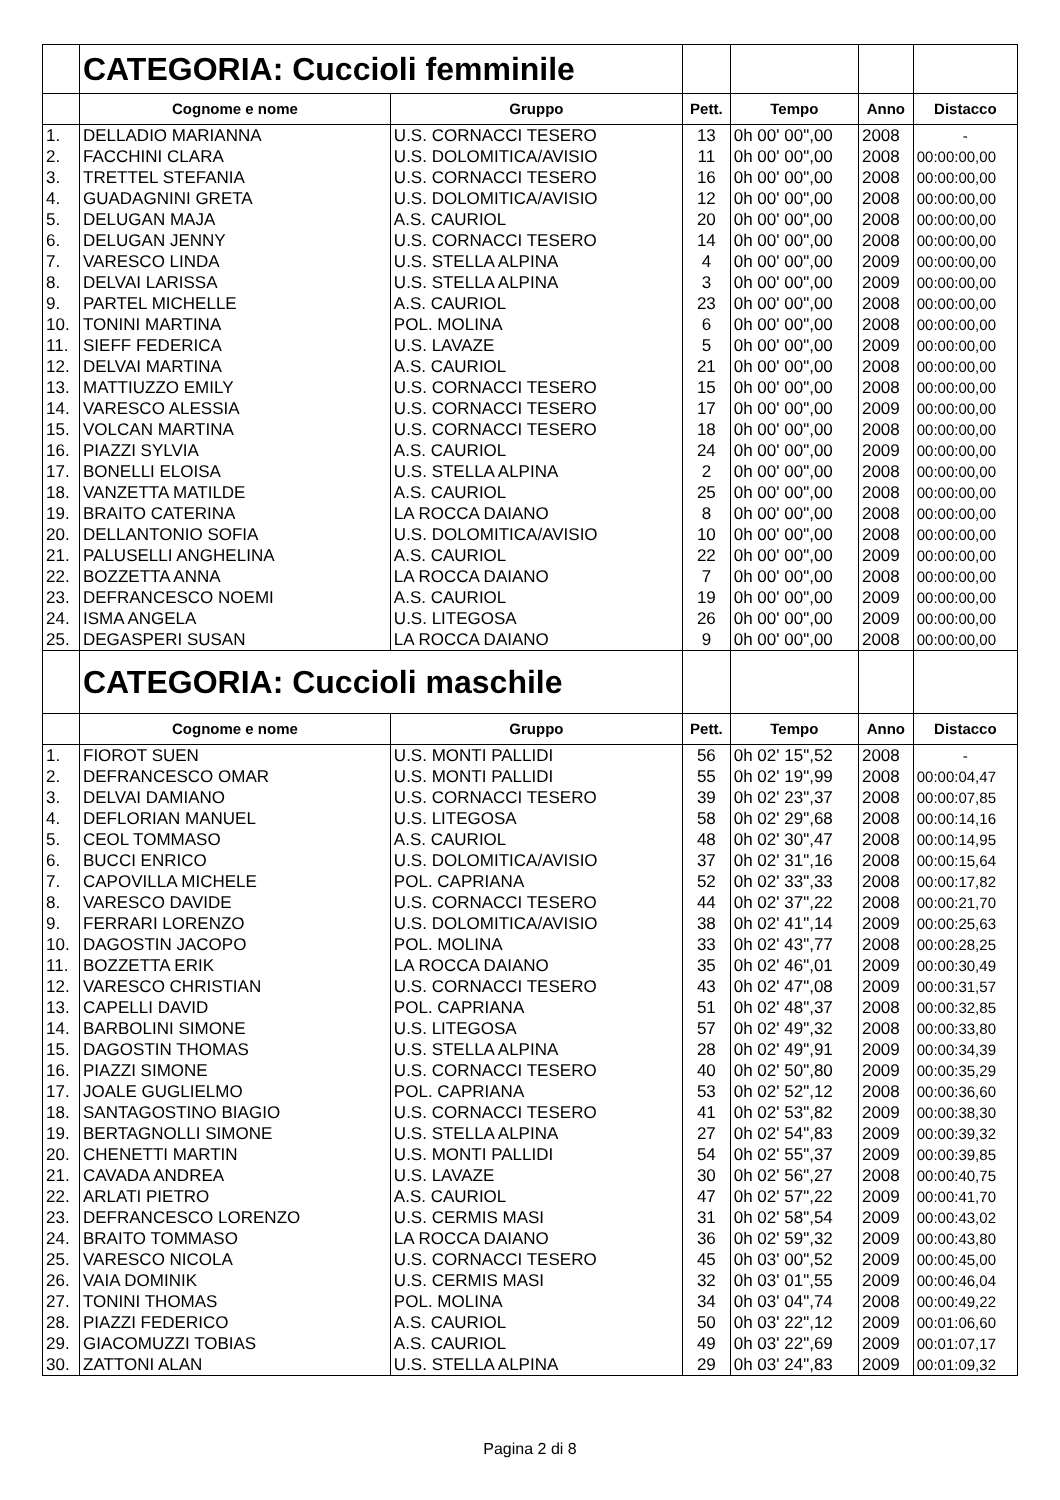| | CATEGORIA: Cuccioli femminile | | | | | |
| | Cognome e nome | Gruppo | Pett. | Tempo | Anno | Distacco |
| 1. | DELLADIO MARIANNA | U.S. CORNACCI TESERO | 13 | 0h 00' 00",00 | 2008 | - |
| 2. | FACCHINI CLARA | U.S. DOLOMITICA/AVISIO | 11 | 0h 00' 00",00 | 2008 | 00:00:00,00 |
| 3. | TRETTEL STEFANIA | U.S. CORNACCI TESERO | 16 | 0h 00' 00",00 | 2008 | 00:00:00,00 |
| 4. | GUADAGNINI GRETA | U.S. DOLOMITICA/AVISIO | 12 | 0h 00' 00",00 | 2008 | 00:00:00,00 |
| 5. | DELUGAN MAJA | A.S. CAURIOL | 20 | 0h 00' 00",00 | 2008 | 00:00:00,00 |
| 6. | DELUGAN JENNY | U.S. CORNACCI TESERO | 14 | 0h 00' 00",00 | 2008 | 00:00:00,00 |
| 7. | VARESCO LINDA | U.S. STELLA ALPINA | 4 | 0h 00' 00",00 | 2009 | 00:00:00,00 |
| 8. | DELVAI LARISSA | U.S. STELLA ALPINA | 3 | 0h 00' 00",00 | 2009 | 00:00:00,00 |
| 9. | PARTEL MICHELLE | A.S. CAURIOL | 23 | 0h 00' 00",00 | 2008 | 00:00:00,00 |
| 10. | TONINI MARTINA | POL. MOLINA | 6 | 0h 00' 00",00 | 2008 | 00:00:00,00 |
| 11. | SIEFF FEDERICA | U.S. LAVAZE | 5 | 0h 00' 00",00 | 2009 | 00:00:00,00 |
| 12. | DELVAI MARTINA | A.S. CAURIOL | 21 | 0h 00' 00",00 | 2008 | 00:00:00,00 |
| 13. | MATTIUZZO EMILY | U.S. CORNACCI TESERO | 15 | 0h 00' 00",00 | 2008 | 00:00:00,00 |
| 14. | VARESCO ALESSIA | U.S. CORNACCI TESERO | 17 | 0h 00' 00",00 | 2009 | 00:00:00,00 |
| 15. | VOLCAN MARTINA | U.S. CORNACCI TESERO | 18 | 0h 00' 00",00 | 2008 | 00:00:00,00 |
| 16. | PIAZZI SYLVIA | A.S. CAURIOL | 24 | 0h 00' 00",00 | 2009 | 00:00:00,00 |
| 17. | BONELLI ELOISA | U.S. STELLA ALPINA | 2 | 0h 00' 00",00 | 2008 | 00:00:00,00 |
| 18. | VANZETTA MATILDE | A.S. CAURIOL | 25 | 0h 00' 00",00 | 2008 | 00:00:00,00 |
| 19. | BRAITO CATERINA | LA ROCCA DAIANO | 8 | 0h 00' 00",00 | 2008 | 00:00:00,00 |
| 20. | DELLANTONIO SOFIA | U.S. DOLOMITICA/AVISIO | 10 | 0h 00' 00",00 | 2008 | 00:00:00,00 |
| 21. | PALUSELLI ANGHELINA | A.S. CAURIOL | 22 | 0h 00' 00",00 | 2009 | 00:00:00,00 |
| 22. | BOZZETTA ANNA | LA ROCCA DAIANO | 7 | 0h 00' 00",00 | 2008 | 00:00:00,00 |
| 23. | DEFRANCESCO NOEMI | A.S. CAURIOL | 19 | 0h 00' 00",00 | 2009 | 00:00:00,00 |
| 24. | ISMA ANGELA | U.S. LITEGOSA | 26 | 0h 00' 00",00 | 2009 | 00:00:00,00 |
| 25. | DEGASPERI SUSAN | LA ROCCA DAIANO | 9 | 0h 00' 00",00 | 2008 | 00:00:00,00 |
| | CATEGORIA: Cuccioli maschile | | | | | |
| | Cognome e nome | Gruppo | Pett. | Tempo | Anno | Distacco |
| 1. | FIOROT SUEN | U.S. MONTI PALLIDI | 56 | 0h 02' 15",52 | 2008 | - |
| 2. | DEFRANCESCO OMAR | U.S. MONTI PALLIDI | 55 | 0h 02' 19",99 | 2008 | 00:00:04,47 |
| 3. | DELVAI DAMIANO | U.S. CORNACCI TESERO | 39 | 0h 02' 23",37 | 2008 | 00:00:07,85 |
| 4. | DEFLORIAN MANUEL | U.S. LITEGOSA | 58 | 0h 02' 29",68 | 2008 | 00:00:14,16 |
| 5. | CEOL TOMMASO | A.S. CAURIOL | 48 | 0h 02' 30",47 | 2008 | 00:00:14,95 |
| 6. | BUCCI ENRICO | U.S. DOLOMITICA/AVISIO | 37 | 0h 02' 31",16 | 2008 | 00:00:15,64 |
| 7. | CAPOVILLA MICHELE | POL. CAPRIANA | 52 | 0h 02' 33",33 | 2008 | 00:00:17,82 |
| 8. | VARESCO DAVIDE | U.S. CORNACCI TESERO | 44 | 0h 02' 37",22 | 2008 | 00:00:21,70 |
| 9. | FERRARI LORENZO | U.S. DOLOMITICA/AVISIO | 38 | 0h 02' 41",14 | 2009 | 00:00:25,63 |
| 10. | DAGOSTIN JACOPO | POL. MOLINA | 33 | 0h 02' 43",77 | 2008 | 00:00:28,25 |
| 11. | BOZZETTA ERIK | LA ROCCA DAIANO | 35 | 0h 02' 46",01 | 2009 | 00:00:30,49 |
| 12. | VARESCO CHRISTIAN | U.S. CORNACCI TESERO | 43 | 0h 02' 47",08 | 2009 | 00:00:31,57 |
| 13. | CAPELLI DAVID | POL. CAPRIANA | 51 | 0h 02' 48",37 | 2008 | 00:00:32,85 |
| 14. | BARBOLINI SIMONE | U.S. LITEGOSA | 57 | 0h 02' 49",32 | 2008 | 00:00:33,80 |
| 15. | DAGOSTIN THOMAS | U.S. STELLA ALPINA | 28 | 0h 02' 49",91 | 2009 | 00:00:34,39 |
| 16. | PIAZZI SIMONE | U.S. CORNACCI TESERO | 40 | 0h 02' 50",80 | 2009 | 00:00:35,29 |
| 17. | JOALE GUGLIELMO | POL. CAPRIANA | 53 | 0h 02' 52",12 | 2008 | 00:00:36,60 |
| 18. | SANTAGOSTINO BIAGIO | U.S. CORNACCI TESERO | 41 | 0h 02' 53",82 | 2009 | 00:00:38,30 |
| 19. | BERTAGNOLLI SIMONE | U.S. STELLA ALPINA | 27 | 0h 02' 54",83 | 2009 | 00:00:39,32 |
| 20. | CHENETTI MARTIN | U.S. MONTI PALLIDI | 54 | 0h 02' 55",37 | 2009 | 00:00:39,85 |
| 21. | CAVADA ANDREA | U.S. LAVAZE | 30 | 0h 02' 56",27 | 2008 | 00:00:40,75 |
| 22. | ARLATI PIETRO | A.S. CAURIOL | 47 | 0h 02' 57",22 | 2009 | 00:00:41,70 |
| 23. | DEFRANCESCO LORENZO | U.S. CERMIS MASI | 31 | 0h 02' 58",54 | 2009 | 00:00:43,02 |
| 24. | BRAITO TOMMASO | LA ROCCA DAIANO | 36 | 0h 02' 59",32 | 2009 | 00:00:43,80 |
| 25. | VARESCO NICOLA | U.S. CORNACCI TESERO | 45 | 0h 03' 00",52 | 2009 | 00:00:45,00 |
| 26. | VAIA DOMINIK | U.S. CERMIS MASI | 32 | 0h 03' 01",55 | 2009 | 00:00:46,04 |
| 27. | TONINI THOMAS | POL. MOLINA | 34 | 0h 03' 04",74 | 2008 | 00:00:49,22 |
| 28. | PIAZZI FEDERICO | A.S. CAURIOL | 50 | 0h 03' 22",12 | 2009 | 00:01:06,60 |
| 29. | GIACOMUZZI TOBIAS | A.S. CAURIOL | 49 | 0h 03' 22",69 | 2009 | 00:01:07,17 |
| 30. | ZATTONI ALAN | U.S. STELLA ALPINA | 29 | 0h 03' 24",83 | 2009 | 00:01:09,32 |
Pagina 2 di 8